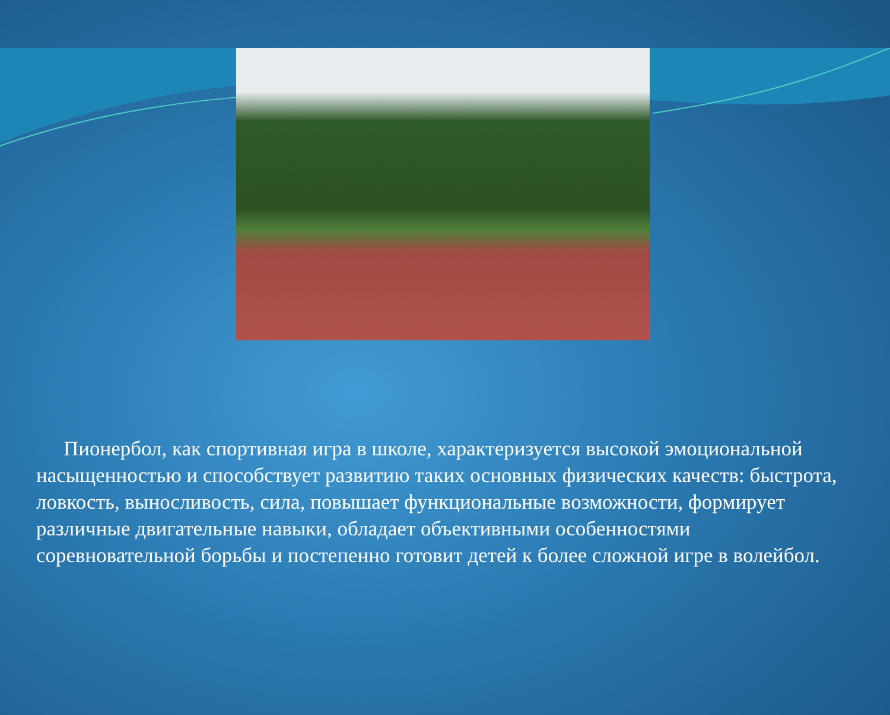Пионербол, как спортивная игра в школе, характеризуется высокой эмоциональной насыщенностью и способствует развитию таких основных физических качеств: быстрота, ловкость, выносливость, сила, повышает функциональные возможности, формирует различные двигательные навыки, обладает объективными особенностями соревновательной борьбы и постепенно готовит детей к более сложной игре в волейбол.